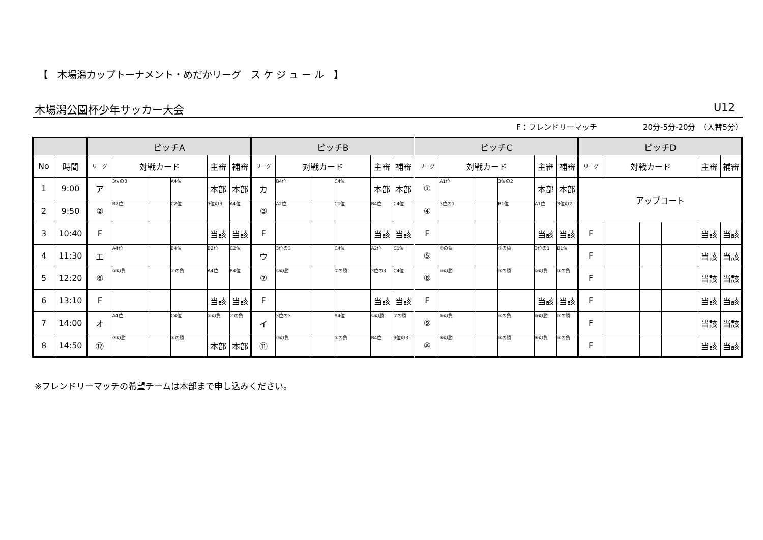【　木場潟カップトーナメント・めだかリーグ　ス ケ ジ ュ ー ル　】
木場潟公園杯少年サッカー大会 U12
F：フレンドリーマッチ　　　　　　20分-5分-20分　（入替5分）
| | | ピッチA | | | | | | ピッチB | | | | | | ピッチC | | | | | | ピッチD | | | | | |
| --- | --- | --- | --- | --- | --- | --- | --- | --- | --- | --- | --- | --- | --- | --- | --- | --- | --- | --- | --- | --- | --- | --- | --- | --- | --- |
| No | 時間 | リーグ | 対戦カード | | | 主審 | 補審 | リーグ | 対戦カード | | | 主審 | 補審 | リーグ | 対戦カード | | | 主審 | 補審 | リーグ | 対戦カード | | | 主審 | 補審 |
| 1 | 9:00 | ア | 3位の3 | | A4位 | 本部 | 本部 | カ | B4位 | | C4位 | 本部 | 本部 | ① | A1位 | | 3位の2 | 本部 | 本部 | アップコート | | | | | |
| 2 | 9:50 | ② | B2位 | | C2位 | 3位の3 | A4位 | ③ | A2位 | | C1位 | B4位 | C4位 | ④ | 3位の1 | | B1位 | A1位 | 3位の2 | | | | | | |
| 3 | 10:40 | F | | | | 当該 | 当該 | F | | | | 当該 | 当該 | F | | | | 当該 | 当該 | F | | | | 当該 | 当該 |
| 4 | 11:30 | エ | A4位 | | B4位 | B2位 | C2位 | ウ | 3位の3 | | C4位 | A2位 | C1位 | ⑤ | ①の負 | | ②の負 | 3位の1 | B1位 | F | | | | 当該 | 当該 |
| 5 | 12:20 | ⑥ | ③の負 | | ④の負 | A4位 | B4位 | ⑦ | ①の勝 | | ②の勝 | 3位の3 | C4位 | ⑧ | ③の勝 | | ④の勝 | ②の負 | ①の負 | F | | | | 当該 | 当該 |
| 6 | 13:10 | F | | | | 当該 | 当該 | F | | | | 当該 | 当該 | F | | | | 当該 | 当該 | F | | | | 当該 | 当該 |
| 7 | 14:00 | オ | A4位 | | C4位 | ③の負 | ④の負 | イ | 3位の3 | | B4位 | ①の勝 | ②の勝 | ⑨ | ⑤の負 | | ⑥の負 | ③の勝 | ④の勝 | F | | | | 当該 | 当該 |
| 8 | 14:50 | ⑫ | ⑦の勝 | | ⑧の勝 | 本部 | 本部 | ⑪ | ⑦の負 | | ⑧の負 | B4位 | 3位の3 | ⑩ | ⑤の勝 | | ⑥の勝 | ⑤の負 | ⑥の負 | F | | | | 当該 | 当該 |
※フレンドリーマッチの希望チームは本部まで申し込みください。